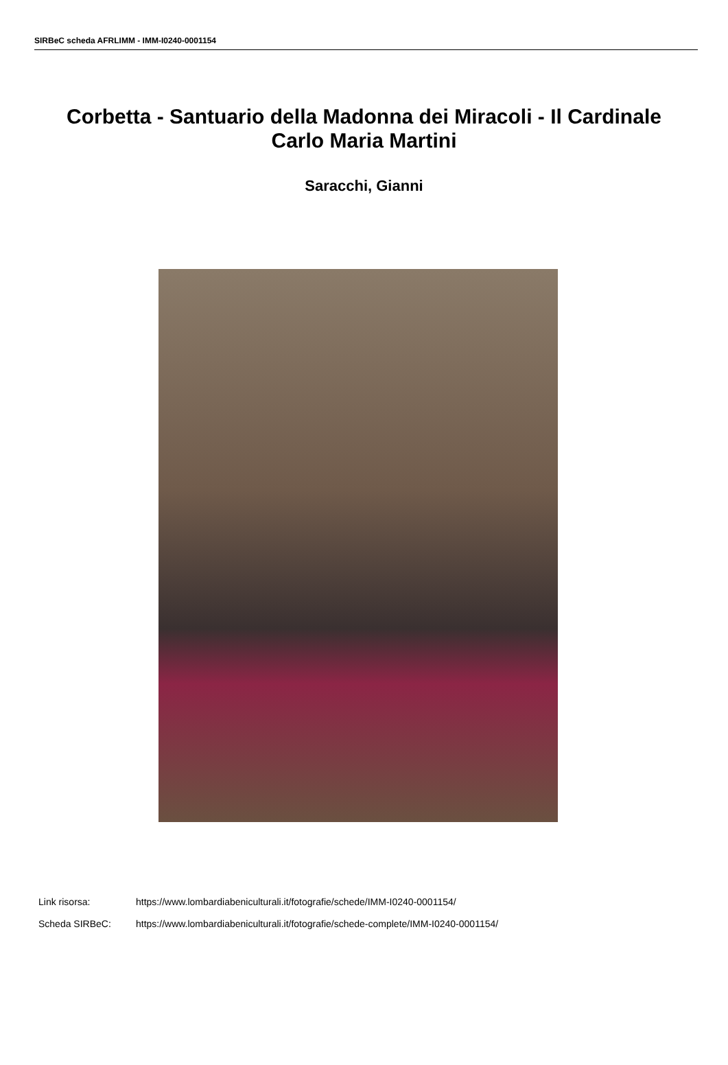SIRBeC scheda AFRLIMM - IMM-I0240-0001154
Corbetta - Santuario della Madonna dei Miracoli - Il Cardinale Carlo Maria Martini
Saracchi, Gianni
Link risorsa: https://www.lombardiabeniculturali.it/fotografie/schede/IMM-I0240-0001154/
Scheda SIRBeC: https://www.lombardiabeniculturali.it/fotografie/schede-complete/IMM-I0240-0001154/